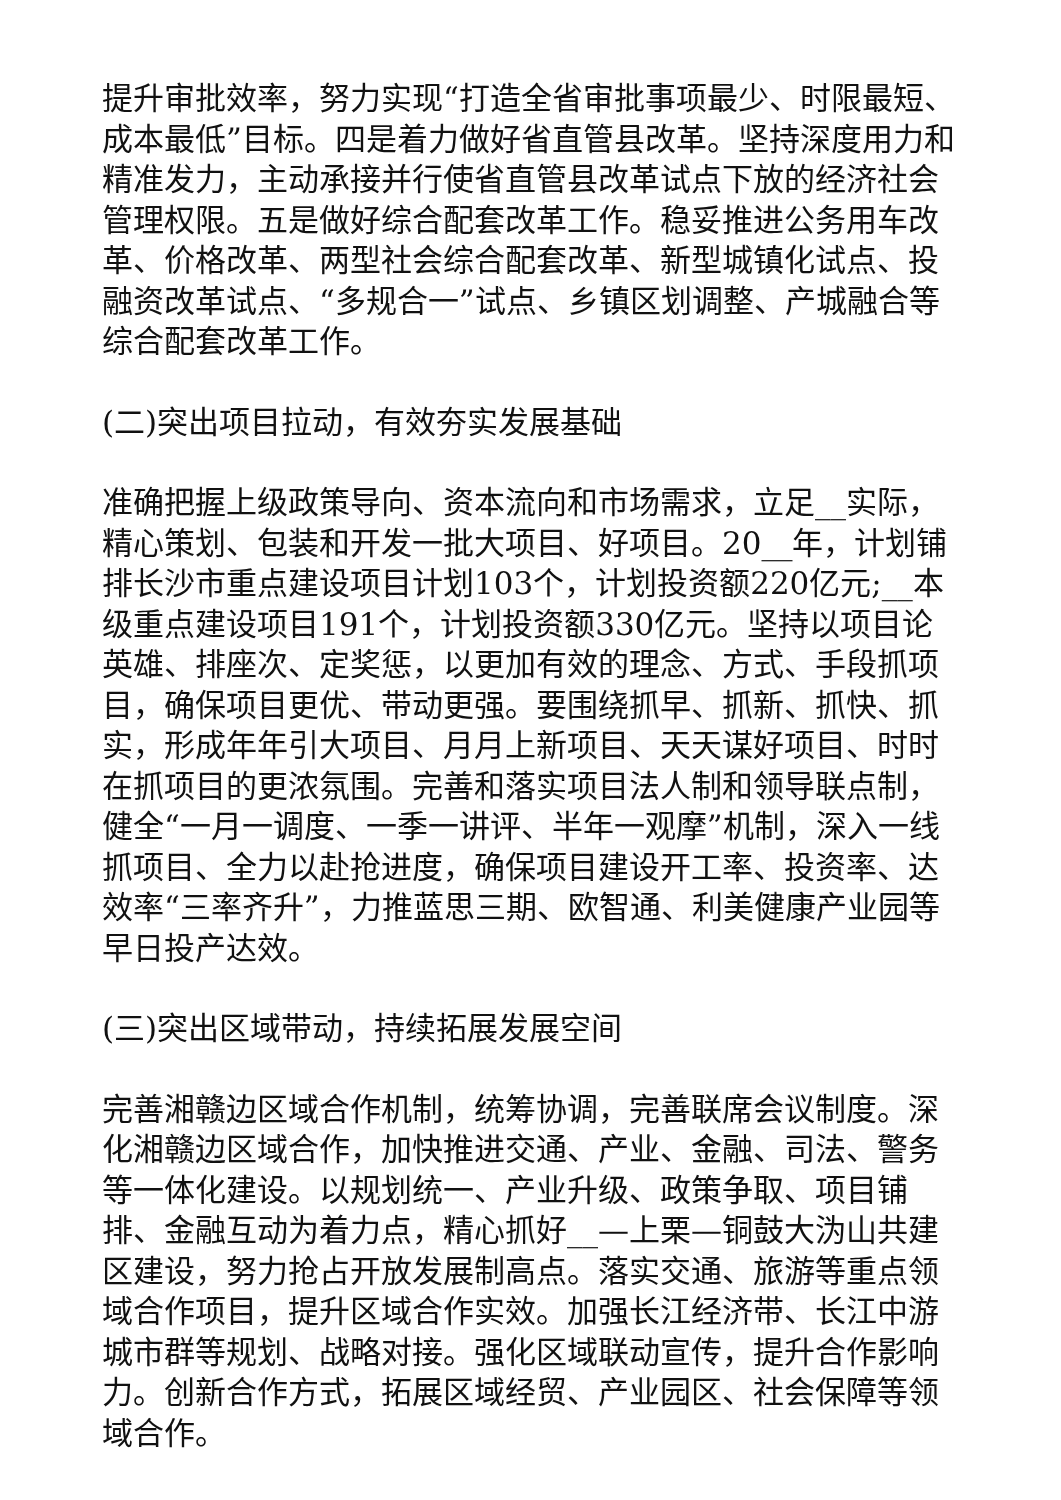提升审批效率，努力实现“打造全省审批事项最少、时限最短、成本最低”目标。四是着力做好省直管县改革。坚持深度用力和精准发力，主动承接并行使省直管县改革试点下放的经济社会管理权限。五是做好综合配套改革工作。稳妥推进公务用车改革、价格改革、两型社会综合配套改革、新型城镇化试点、投融资改革试点、“多规合一”试点、乡镇区划调整、产城融合等综合配套改革工作。
(二)突出项目拉动，有效夯实发展基础
准确把握上级政策导向、资本流向和市场需求，立足__实际，精心策划、包装和开发一批大项目、好项目。20__年，计划铺排长沙市重点建设项目计划103个，计划投资额220亿元;__本级重点建设项目191个，计划投资额330亿元。坚持以项目论英雄、排座次、定奖惩，以更加有效的理念、方式、手段抓项目，确保项目更优、带动更强。要围绕抓早、抓新、抓快、抓实，形成年年引大项目、月月上新项目、天天谋好项目、时时在抓项目的更浓氛围。完善和落实项目法人制和领导联点制，健全“一月一调度、一季一讲评、半年一观摩”机制，深入一线抓项目、全力以赴抢进度，确保项目建设开工率、投资率、达效率“三率齐升”，力推蓝思三期、欧智通、利美健康产业园等早日投产达效。
(三)突出区域带动，持续拓展发展空间
完善湘赣边区域合作机制，统筹协调，完善联席会议制度。深化湘赣边区域合作，加快推进交通、产业、金融、司法、警务等一体化建设。以规划统一、产业升级、政策争取、项目铺排、金融互动为着力点，精心抓好__—上栗—铜鼓大沩山共建区建设，努力抢占开放发展制高点。落实交通、旅游等重点领域合作项目，提升区域合作实效。加强长江经济带、长江中游城市群等规划、战略对接。强化区域联动宣传，提升合作影响力。创新合作方式，拓展区域经贸、产业园区、社会保障等领域合作。